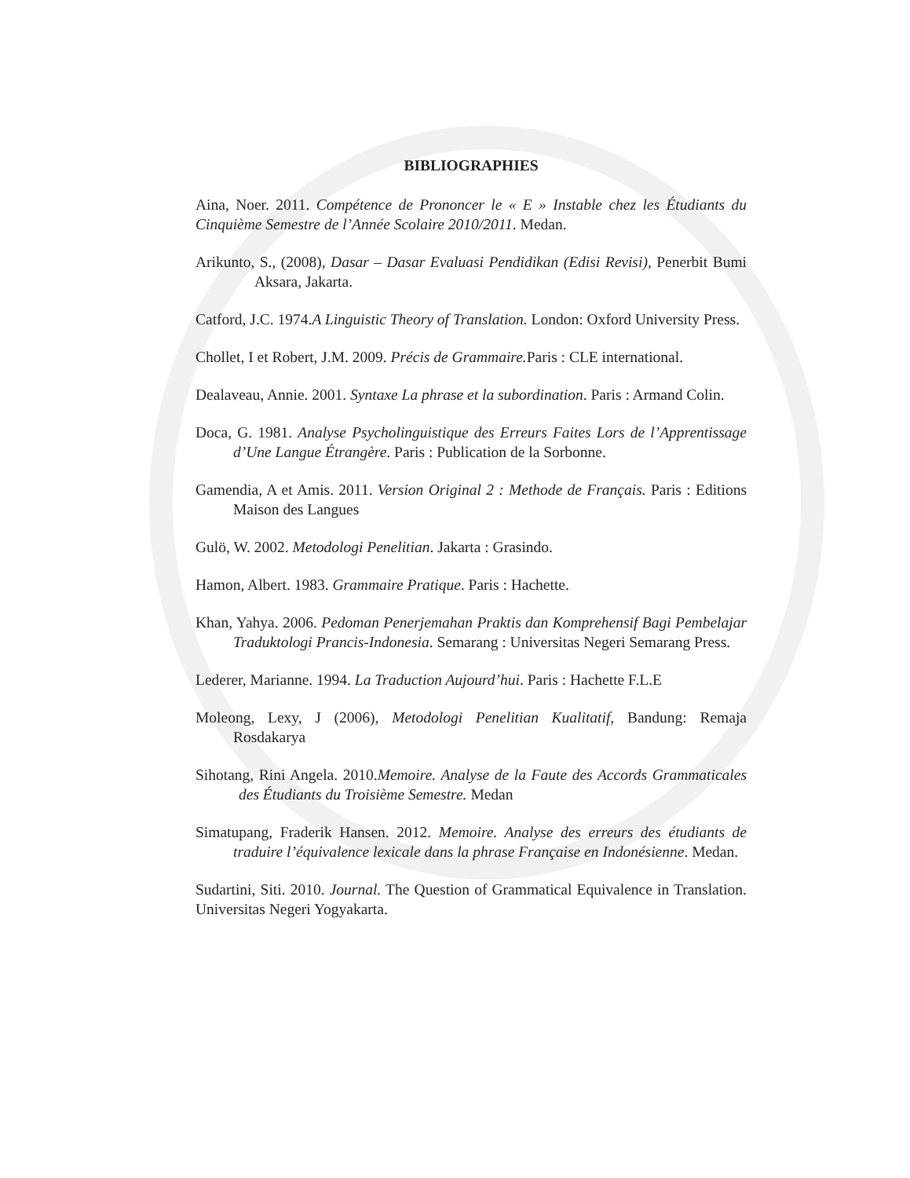BIBLIOGRAPHIES
Aina, Noer. 2011. Compétence de Prononcer le « E » Instable chez les Étudiants du Cinquième Semestre de l’Année Scolaire 2010/2011. Medan.
Arikunto, S., (2008), Dasar – Dasar Evaluasi Pendidikan (Edisi Revisi), Penerbit Bumi Aksara, Jakarta.
Catford, J.C. 1974.A Linguistic Theory of Translation. London: Oxford University Press.
Chollet, I et Robert, J.M. 2009. Précis de Grammaire. Paris : CLE international.
Dealaveau, Annie. 2001. Syntaxe La phrase et la subordination. Paris : Armand Colin.
Doca, G. 1981. Analyse Psycholinguistique des Erreurs Faites Lors de l’Apprentissage d’Une Langue Étrangère. Paris : Publication de la Sorbonne.
Gamendia, A et Amis. 2011. Version Original 2 : Methode de Français. Paris : Editions Maison des Langues
Gulö, W. 2002. Metodologi Penelitian. Jakarta : Grasindo.
Hamon, Albert. 1983. Grammaire Pratique. Paris : Hachette.
Khan, Yahya. 2006. Pedoman Penerjemahan Praktis dan Komprehensif Bagi Pembelajar Traduktologi Prancis-Indonesia. Semarang : Universitas Negeri Semarang Press.
Lederer, Marianne. 1994. La Traduction Aujourd’hui. Paris : Hachette F.L.E
Moleong, Lexy, J (2006), Metodologi Penelitian Kualitatif, Bandung: Remaja Rosdakarya
Sihotang, Rini Angela. 2010.Memoire. Analyse de la Faute des Accords Grammaticales des Étudiants du Troisième Semestre. Medan
Simatupang, Fraderik Hansen. 2012. Memoire. Analyse des erreurs des étudiants de traduire l’équivalence lexicale dans la phrase Française en Indonésienne. Medan.
Sudartini, Siti. 2010. Journal. The Question of Grammatical Equivalence in Translation. Universitas Negeri Yogyakarta.